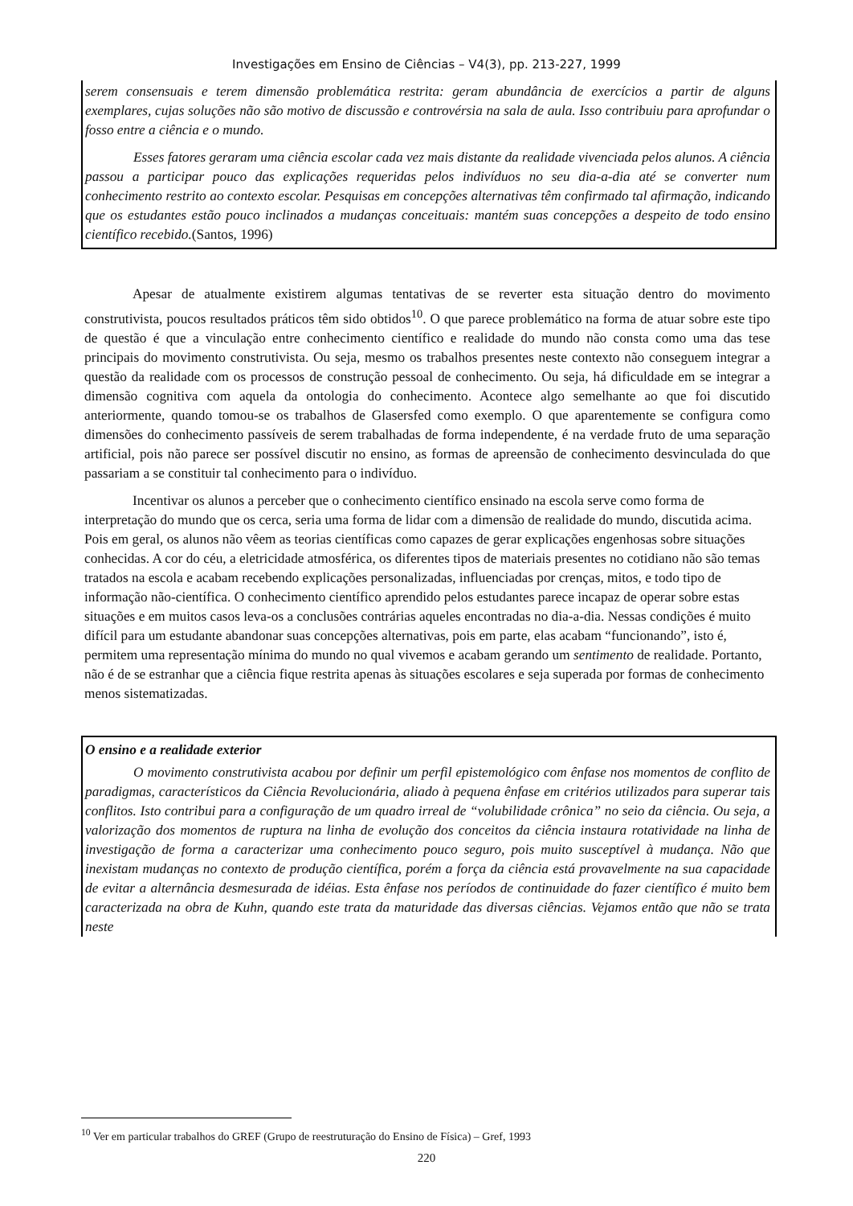Investigações em Ensino de Ciências – V4(3), pp. 213-227, 1999
serem consensuais e terem dimensão problemática restrita: geram abundância de exercícios a partir de alguns exemplares, cujas soluções não são motivo de discussão e controvérsia na sala de aula. Isso contribuiu para aprofundar o fosso entre a ciência e o mundo.
Esses fatores geraram uma ciência escolar cada vez mais distante da realidade vivenciada pelos alunos. A ciência passou a participar pouco das explicações requeridas pelos indivíduos no seu dia-a-dia até se converter num conhecimento restrito ao contexto escolar. Pesquisas em concepções alternativas têm confirmado tal afirmação, indicando que os estudantes estão pouco inclinados a mudanças conceituais: mantém suas concepções a despeito de todo ensino científico recebido.(Santos, 1996)
Apesar de atualmente existirem algumas tentativas de se reverter esta situação dentro do movimento construtivista, poucos resultados práticos têm sido obtidos<sup>10</sup>. O que parece problemático na forma de atuar sobre este tipo de questão é que a vinculação entre conhecimento científico e realidade do mundo não consta como uma das tese principais do movimento construtivista. Ou seja, mesmo os trabalhos presentes neste contexto não conseguem integrar a questão da realidade com os processos de construção pessoal de conhecimento. Ou seja, há dificuldade em se integrar a dimensão cognitiva com aquela da ontologia do conhecimento. Acontece algo semelhante ao que foi discutido anteriormente, quando tomou-se os trabalhos de Glasersfed como exemplo. O que aparentemente se configura como dimensões do conhecimento passíveis de serem trabalhadas de forma independente, é na verdade fruto de uma separação artificial, pois não parece ser possível discutir no ensino, as formas de apreensão de conhecimento desvinculada do que passariam a se constituir tal conhecimento para o indivíduo.
Incentivar os alunos a perceber que o conhecimento científico ensinado na escola serve como forma de interpretação do mundo que os cerca, seria uma forma de lidar com a dimensão de realidade do mundo, discutida acima. Pois em geral, os alunos não vêem as teorias científicas como capazes de gerar explicações engenhosas sobre situações conhecidas. A cor do céu, a eletricidade atmosférica, os diferentes tipos de materiais presentes no cotidiano não são temas tratados na escola e acabam recebendo explicações personalizadas, influenciadas por crenças, mitos, e todo tipo de informação não-científica. O conhecimento científico aprendido pelos estudantes parece incapaz de operar sobre estas situações e em muitos casos leva-os a conclusões contrárias aqueles encontradas no dia-a-dia. Nessas condições é muito difícil para um estudante abandonar suas concepções alternativas, pois em parte, elas acabam “funcionando”, isto é, permitem uma representação mínima do mundo no qual vivemos e acabam gerando um sentimento de realidade. Portanto, não é de se estranhar que a ciência fique restrita apenas às situações escolares e seja superada por formas de conhecimento menos sistematizadas.
O ensino e a realidade exterior
O movimento construtivista acabou por definir um perfil epistemológico com ênfase nos momentos de conflito de paradigmas, característicos da Ciência Revolucionária, aliado à pequena ênfase em critérios utilizados para superar tais conflitos. Isto contribui para a configuração de um quadro irreal de “volubilidade crônica” no seio da ciência. Ou seja, a valorização dos momentos de ruptura na linha de evolução dos conceitos da ciência instaura rotatividade na linha de investigação de forma a caracterizar uma conhecimento pouco seguro, pois muito susceptível à mudança. Não que inexistam mudanças no contexto de produção científica, porém a força da ciência está provavelmente na sua capacidade de evitar a alternância desmesurada de idéias. Esta ênfase nos períodos de continuidade do fazer científico é muito bem caracterizada na obra de Kuhn, quando este trata da maturidade das diversas ciências. Vejamos então que não se trata neste
<sup>10</sup> Ver em particular trabalhos do GREF (Grupo de reestruturação do Ensino de Física) – Gref, 1993
220